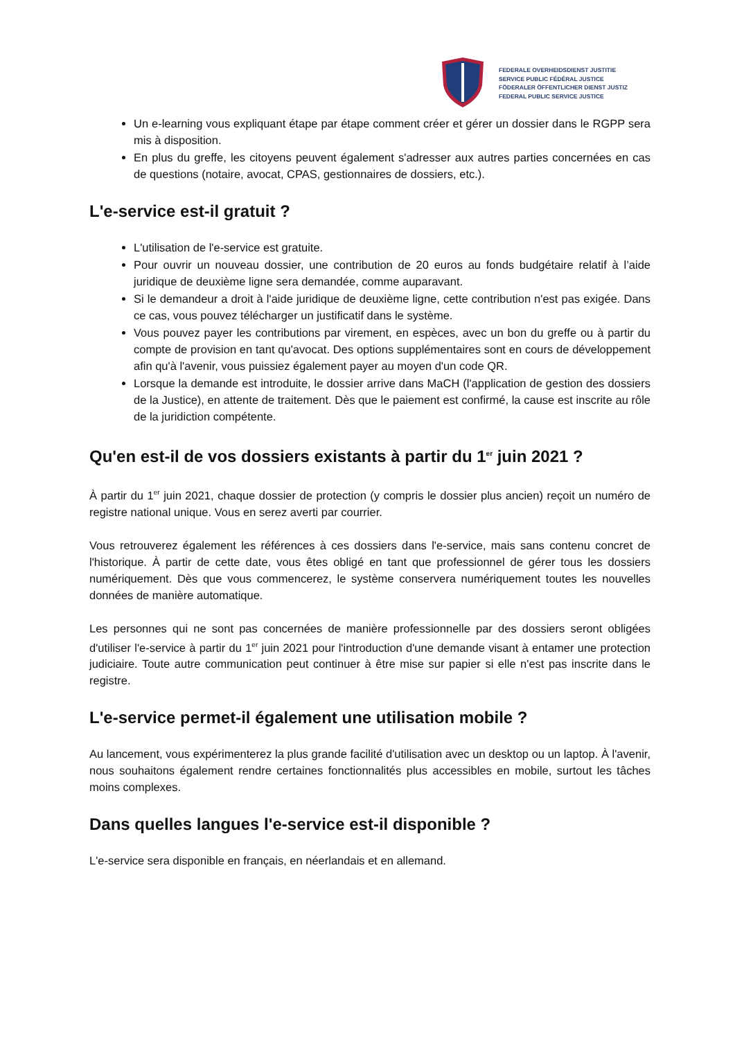FEDERALE OVERHEIDSDIENST JUSTITIE
SERVICE PUBLIC FÉDÉRAL JUSTICE
FÖDERALER ÖFFENTLICHER DIENST JUSTIZ
FEDERAL PUBLIC SERVICE JUSTICE
Un e-learning vous expliquant étape par étape comment créer et gérer un dossier dans le RGPP sera mis à disposition.
En plus du greffe, les citoyens peuvent également s'adresser aux autres parties concernées en cas de questions (notaire, avocat, CPAS, gestionnaires de dossiers, etc.).
L'e-service est-il gratuit ?
L'utilisation de l'e-service est gratuite.
Pour ouvrir un nouveau dossier, une contribution de 20 euros au fonds budgétaire relatif à l’aide juridique de deuxième ligne sera demandée, comme auparavant.
Si le demandeur a droit à l'aide juridique de deuxième ligne, cette contribution n'est pas exigée. Dans ce cas, vous pouvez télécharger un justificatif dans le système.
Vous pouvez payer les contributions par virement, en espèces, avec un bon du greffe ou à partir du compte de provision en tant qu'avocat. Des options supplémentaires sont en cours de développement afin qu'à l'avenir, vous puissiez également payer au moyen d'un code QR.
Lorsque la demande est introduite, le dossier arrive dans MaCH (l'application de gestion des dossiers de la Justice), en attente de traitement. Dès que le paiement est confirmé, la cause est inscrite au rôle de la juridiction compétente.
Qu'en est-il de vos dossiers existants à partir du 1<sup>er</sup> juin 2021 ?
À partir du 1<sup>er</sup> juin 2021, chaque dossier de protection (y compris le dossier plus ancien) reçoit un numéro de registre national unique. Vous en serez averti par courrier.
Vous retrouverez également les références à ces dossiers dans l'e-service, mais sans contenu concret de l'historique. À partir de cette date, vous êtes obligé en tant que professionnel de gérer tous les dossiers numériquement. Dès que vous commencerez, le système conservera numériquement toutes les nouvelles données de manière automatique.
Les personnes qui ne sont pas concernées de manière professionnelle par des dossiers seront obligées d'utiliser l'e-service à partir du 1<sup>er</sup> juin 2021 pour l'introduction d'une demande visant à entamer une protection judiciaire. Toute autre communication peut continuer à être mise sur papier si elle n'est pas inscrite dans le registre.
L'e-service permet-il également une utilisation mobile ?
Au lancement, vous expérimenterez la plus grande facilité d'utilisation avec un desktop ou un laptop. À l'avenir, nous souhaitons également rendre certaines fonctionnalités plus accessibles en mobile, surtout les tâches moins complexes.
Dans quelles langues l'e-service est-il disponible ?
L'e-service sera disponible en français, en néerlandais et en allemand.